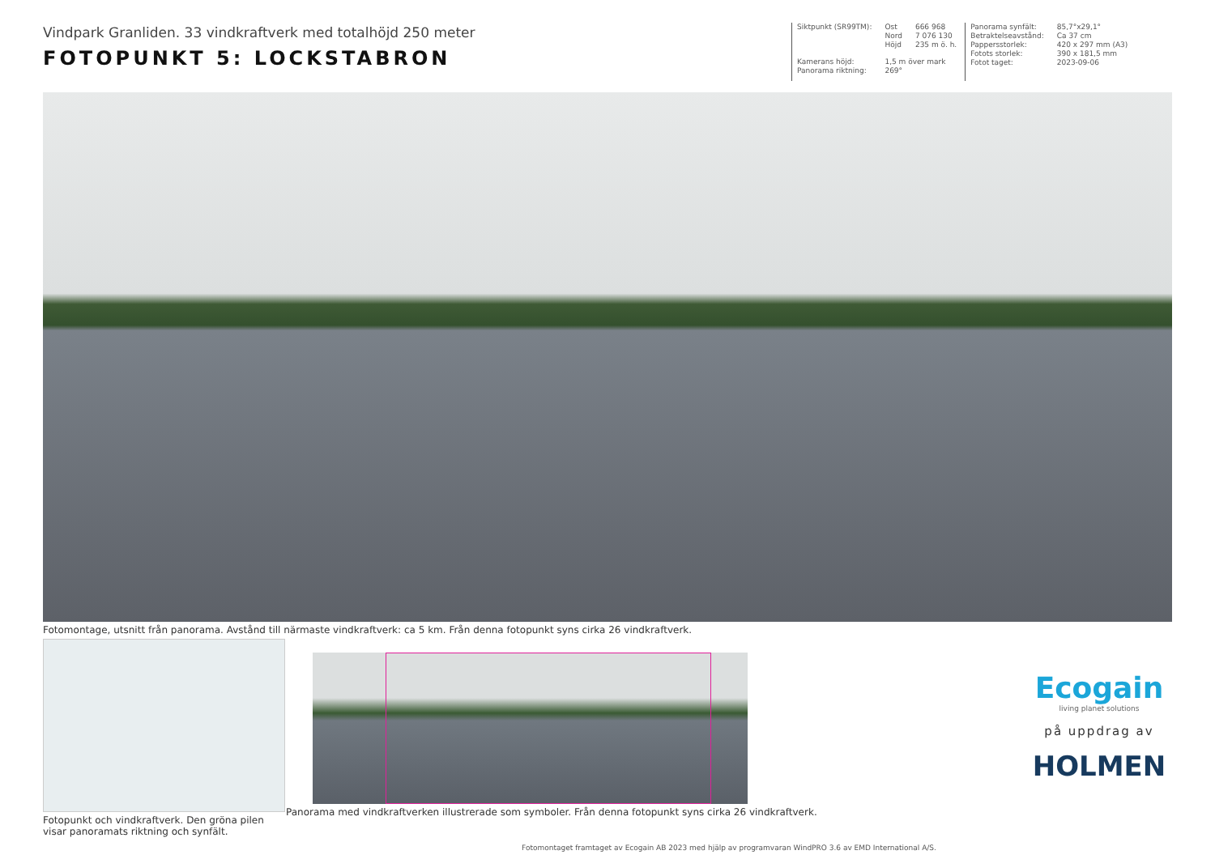Vindpark Granliden. 33 vindkraftverk med totalhöjd 250 meter
FOTOPUNKT 5: LOCKSTABRON
| Siktpunkt (SR99TM): | Ost Nord Höjd | 666 968 7 076 130 235 m ö. h. |
| Kamerans höjd: Panorama riktning: | 1,5 m över mark 269° | |
| Panorama synfält: Betraktelseavstånd: Pappersstorlek: Fotots storlek: Fotot taget: | 85,7°x29,1° Ca 37 cm 420 x 297 mm (A3) 390 x 181,5 mm 2023-09-06 |
Fotomontage, utsnitt från panorama. Avstånd till närmaste vindkraftverk: ca 5 km. Från denna fotopunkt syns cirka 26 vindkraftverk.
Fotopunkt och vindkraftverk. Den gröna pilen visar panoramats riktning och synfält.
Panorama med vindkraftverken illustrerade som symboler. Från denna fotopunkt syns cirka 26 vindkraftverk.
Ecogain
living planet solutions
på uppdrag av
HOLMEN
Fotomontaget framtaget av Ecogain AB 2023 med hjälp av programvaran WindPRO 3.6 av EMD International A/S.